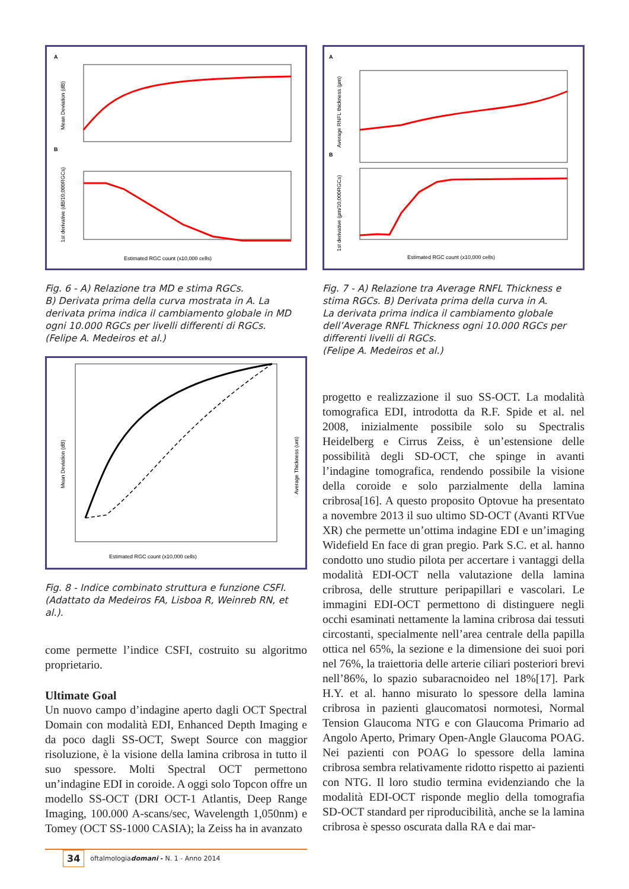A
Mean Deviation (dB)
B
1st derivative (dB/10,000RGCs)
Estimated RGC count (x10,000 cells)
Fig. 6 - A) Relazione tra MD e stima RGCs.
B) Derivata prima della curva mostrata in A. La derivata prima indica il cambiamento globale in MD ogni 10.000 RGCs per livelli differenti di RGCs.
(Felipe A. Medeiros et al.)
Mean Deviation (dB)
Average Thickness (um)
Estimated RGC count (x10,000 cells)
Fig. 8 - Indice combinato struttura e funzione CSFI.
(Adattato da Medeiros FA, Lisboa R, Weinreb RN, et al.).
come permette l’indice CSFI, costruito su algoritmo proprietario.
Ultimate Goal
Un nuovo campo d’indagine aperto dagli OCT Spectral Domain con modalità EDI, Enhanced Depth Imaging e da poco dagli SS-OCT, Swept Source con maggior risoluzione, è la visione della lamina cribrosa in tutto il suo spessore. Molti Spectral OCT permettono un’indagine EDI in coroide. A oggi solo Topcon offre un modello SS-OCT (DRI OCT-1 Atlantis, Deep Range Imaging, 100.000 A-scans/sec, Wavelength 1,050nm) e Tomey (OCT SS-1000 CASIA); la Zeiss ha in avanzato
A
Average RNFL thickness (µm)
B
1st derivative (µm/10,000RGCs)
Estimated RGC count (x10,000 cells)
Fig. 7 - A) Relazione tra Average RNFL Thickness e stima RGCs. B) Derivata prima della curva in A.
La derivata prima indica il cambiamento globale dell’Average RNFL Thickness ogni 10.000 RGCs per differenti livelli di RGCs.
(Felipe A. Medeiros et al.)
progetto e realizzazione il suo SS-OCT. La modalità tomografica EDI, introdotta da R.F. Spide et al. nel 2008, inizialmente possibile solo su Spectralis Heidelberg e Cirrus Zeiss, è un’estensione delle possibilità degli SD-OCT, che spinge in avanti l’indagine tomografica, rendendo possibile la visione della coroide e solo parzialmente della lamina cribrosa[16]. A questo proposito Optovue ha presentato a novembre 2013 il suo ultimo SD-OCT (Avanti RTVue XR) che permette un’ottima indagine EDI e un’imaging Widefield En face di gran pregio. Park S.C. et al. hanno condotto uno studio pilota per accertare i vantaggi della modalità EDI-OCT nella valutazione della lamina cribrosa, delle strutture peripapillari e vascolari. Le immagini EDI-OCT permettono di distinguere negli occhi esaminati nettamente la lamina cribrosa dai tessuti circostanti, specialmente nell’area centrale della papilla ottica nel 65%, la sezione e la dimensione dei suoi pori nel 76%, la traiettoria delle arterie ciliari posteriori brevi nell’86%, lo spazio subaracnoideo nel 18%[17]. Park H.Y. et al. hanno misurato lo spessore della lamina cribrosa in pazienti glaucomatosi normotesi, Normal Tension Glaucoma NTG e con Glaucoma Primario ad Angolo Aperto, Primary Open-Angle Glaucoma POAG. Nei pazienti con POAG lo spessore della lamina cribrosa sembra relativamente ridotto rispetto ai pazienti con NTG. Il loro studio termina evidenziando che la modalità EDI-OCT risponde meglio della tomografia SD-OCT standard per riproducibilità, anche se la lamina cribrosa è spesso oscurata dalla RA e dai mar-
34 oftalmologiadomani - N. 1 - Anno 2014